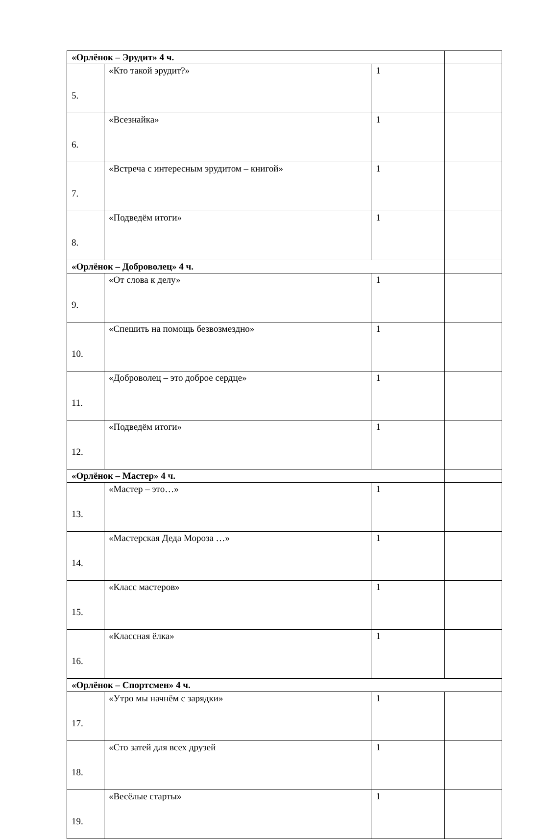| «Орлёнок – Эрудит» 4 ч. | | | |
| 5. | «Кто такой эрудит?» | 1 | |
| 6. | «Всезнайка» | 1 | |
| 7. | «Встреча с интересным эрудитом – книгой» | 1 | |
| 8. | «Подведём итоги» | 1 | |
| «Орлёнок – Доброволец» 4 ч. | | | |
| 9. | «От слова к делу» | 1 | |
| 10. | «Спешить на помощь безвозмездно» | 1 | |
| 11. | «Доброволец – это доброе сердце» | 1 | |
| 12. | «Подведём итоги» | 1 | |
| «Орлёнок – Мастер» 4 ч. | | | |
| 13. | «Мастер – это…» | 1 | |
| 14. | «Мастерская Деда Мороза …» | 1 | |
| 15. | «Класс мастеров» | 1 | |
| 16. | «Классная ёлка» | 1 | |
| «Орлёнок – Спортсмен» 4 ч. | | | |
| 17. | «Утро мы начнём с зарядки» | 1 | |
| 18. | «Сто затей для всех друзей | 1 | |
| 19. | «Весёлые старты» | 1 | |